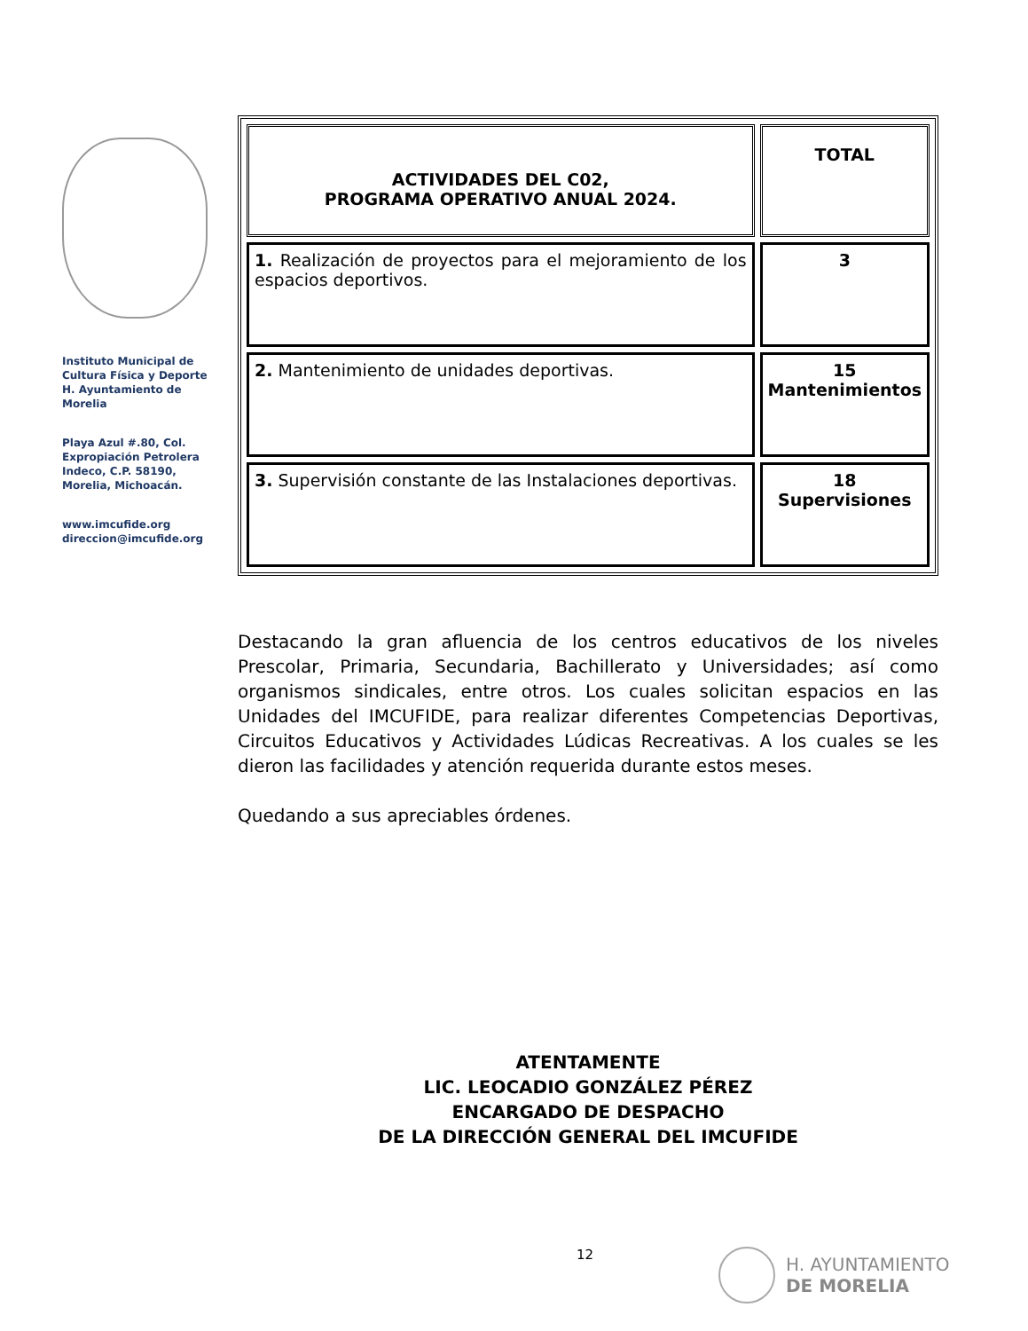Instituto Municipal de Cultura Física y Deporte H. Ayuntamiento de Morelia
Playa Azul #.80, Col. Expropiación Petrolera Indeco, C.P. 58190, Morelia, Michoacán.
www.imcufide.org
direccion@imcufide.org
| ACTIVIDADES DEL C02, PROGRAMA OPERATIVO ANUAL 2024. | TOTAL |
| --- | --- |
| 1. Realización de proyectos para el mejoramiento de los espacios deportivos. | 3 |
| 2. Mantenimiento de unidades deportivas. | 15 Mantenimientos |
| 3. Supervisión constante de las Instalaciones deportivas. | 18 Supervisiones |
Destacando la gran afluencia de los centros educativos de los niveles Prescolar, Primaria, Secundaria, Bachillerato y Universidades; así como organismos sindicales, entre otros. Los cuales solicitan espacios en las Unidades del IMCUFIDE, para realizar diferentes Competencias Deportivas, Circuitos Educativos y Actividades Lúdicas Recreativas. A los cuales se les dieron las facilidades y atención requerida durante estos meses.
Quedando a sus apreciables órdenes.
ATENTAMENTE
LIC. LEOCADIO GONZÁLEZ PÉREZ
ENCARGADO DE DESPACHO
DE LA DIRECCIÓN GENERAL DEL IMCUFIDE
12
H. AYUNTAMIENTO
DE MORELIA